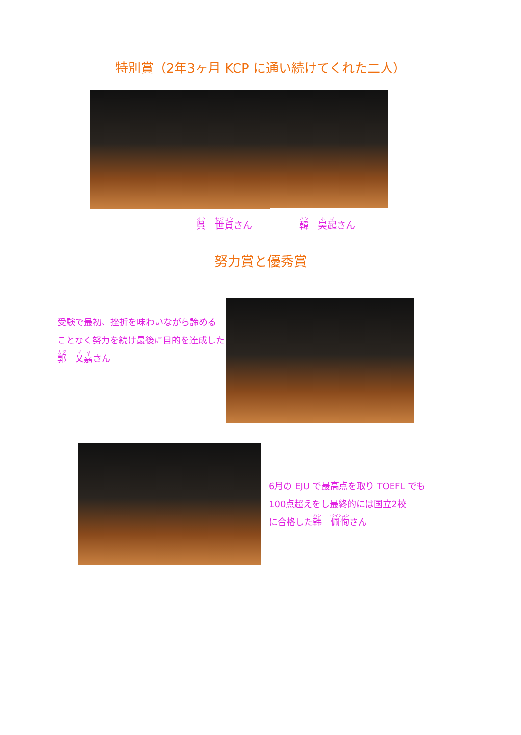特別賞（2年3ヶ月 KCP に通い続けてくれた二人）
呉　世貞さん 韓　昊起さん
努力賞と優秀賞
受験で最初、挫折を味わいながら諦める
ことなく努力を続け最後に目的を達成した
郭　乂嘉さん
6月の EJU で最高点を取り TOEFL でも
100点超えをし最終的には国立2校
に合格した韩　佩恂さん